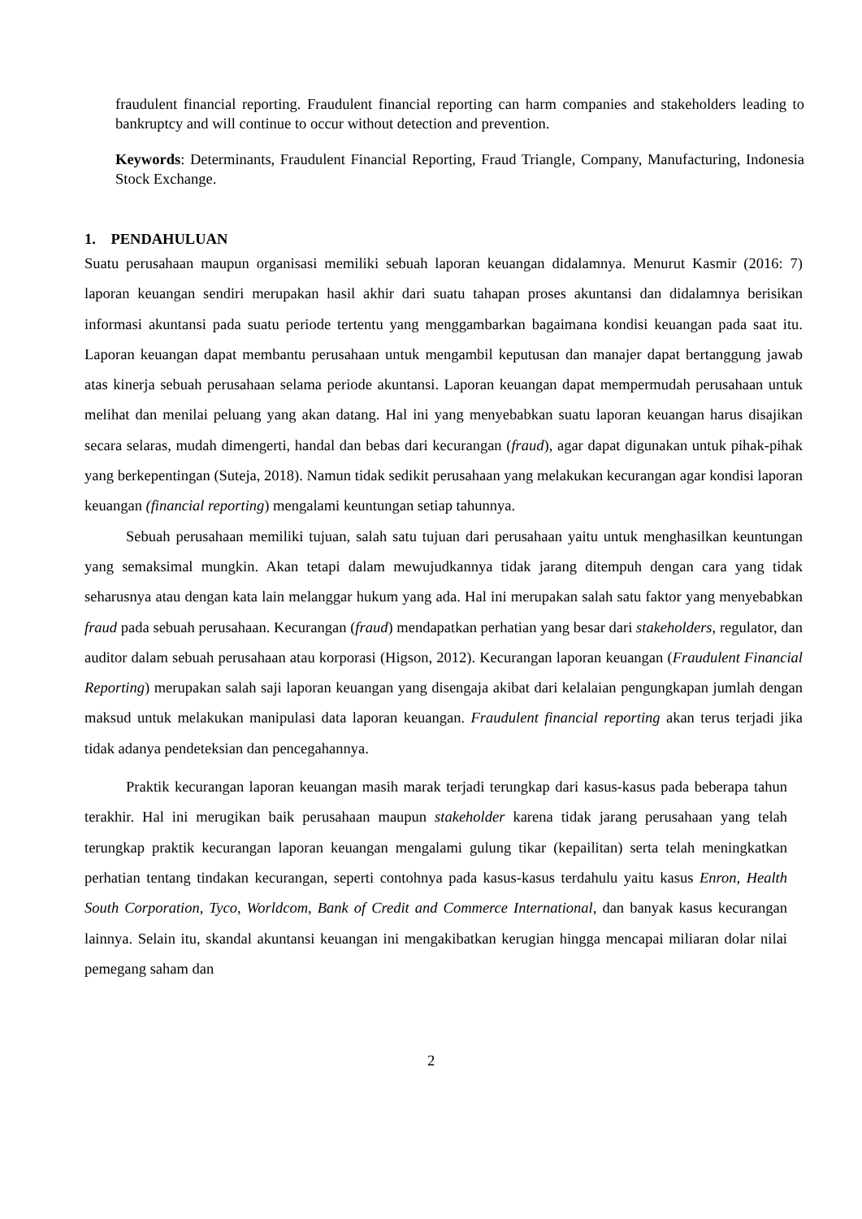fraudulent financial reporting. Fraudulent financial reporting can harm companies and stakeholders leading to bankruptcy and will continue to occur without detection and prevention.
Keywords: Determinants, Fraudulent Financial Reporting, Fraud Triangle, Company, Manufacturing, Indonesia Stock Exchange.
1. PENDAHULUAN
Suatu perusahaan maupun organisasi memiliki sebuah laporan keuangan didalamnya. Menurut Kasmir (2016: 7) laporan keuangan sendiri merupakan hasil akhir dari suatu tahapan proses akuntansi dan didalamnya berisikan informasi akuntansi pada suatu periode tertentu yang menggambarkan bagaimana kondisi keuangan pada saat itu. Laporan keuangan dapat membantu perusahaan untuk mengambil keputusan dan manajer dapat bertanggung jawab atas kinerja sebuah perusahaan selama periode akuntansi. Laporan keuangan dapat mempermudah perusahaan untuk melihat dan menilai peluang yang akan datang. Hal ini yang menyebabkan suatu laporan keuangan harus disajikan secara selaras, mudah dimengerti, handal dan bebas dari kecurangan (fraud), agar dapat digunakan untuk pihak-pihak yang berkepentingan (Suteja, 2018). Namun tidak sedikit perusahaan yang melakukan kecurangan agar kondisi laporan keuangan (financial reporting) mengalami keuntungan setiap tahunnya.
Sebuah perusahaan memiliki tujuan, salah satu tujuan dari perusahaan yaitu untuk menghasilkan keuntungan yang semaksimal mungkin. Akan tetapi dalam mewujudkannya tidak jarang ditempuh dengan cara yang tidak seharusnya atau dengan kata lain melanggar hukum yang ada. Hal ini merupakan salah satu faktor yang menyebabkan fraud pada sebuah perusahaan. Kecurangan (fraud) mendapatkan perhatian yang besar dari stakeholders, regulator, dan auditor dalam sebuah perusahaan atau korporasi (Higson, 2012). Kecurangan laporan keuangan (Fraudulent Financial Reporting) merupakan salah saji laporan keuangan yang disengaja akibat dari kelalaian pengungkapan jumlah dengan maksud untuk melakukan manipulasi data laporan keuangan. Fraudulent financial reporting akan terus terjadi jika tidak adanya pendeteksian dan pencegahannya.
Praktik kecurangan laporan keuangan masih marak terjadi terungkap dari kasus-kasus pada beberapa tahun terakhir. Hal ini merugikan baik perusahaan maupun stakeholder karena tidak jarang perusahaan yang telah terungkap praktik kecurangan laporan keuangan mengalami gulung tikar (kepailitan) serta telah meningkatkan perhatian tentang tindakan kecurangan, seperti contohnya pada kasus-kasus terdahulu yaitu kasus Enron, Health South Corporation, Tyco, Worldcom, Bank of Credit and Commerce International, dan banyak kasus kecurangan lainnya. Selain itu, skandal akuntansi keuangan ini mengakibatkan kerugian hingga mencapai miliaran dolar nilai pemegang saham dan
2